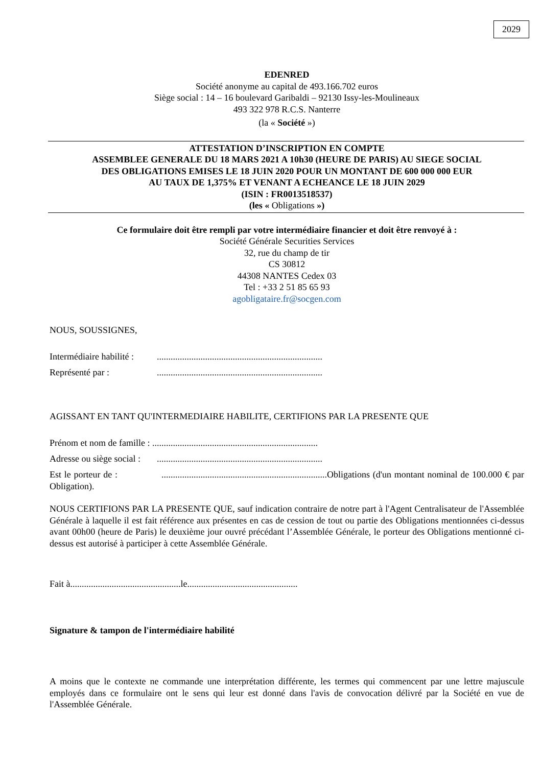2029
EDENRED
Société anonyme au capital de 493.166.702 euros
Siège social : 14 – 16 boulevard Garibaldi – 92130 Issy-les-Moulineaux
493 322 978 R.C.S. Nanterre
(la « Société »)
ATTESTATION D’INSCRIPTION EN COMPTE
ASSEMBLEE GENERALE DU 18 MARS 2021 A 10h30 (HEURE DE PARIS) AU SIEGE SOCIAL
DES OBLIGATIONS EMISES LE 18 JUIN 2020 POUR UN MONTANT DE 600 000 000 EUR
AU TAUX DE 1,375% ET VENANT A ECHEANCE LE 18 JUIN 2029
(ISIN : FR0013518537)
(les « Obligations »)
Ce formulaire doit être rempli par votre intermédiaire financier et doit être renvoyé à :
Société Générale Securities Services
32, rue du champ de tir
CS 30812
44308 NANTES Cedex 03
Tel : +33 2 51 85 65 93
agobligataire.fr@socgen.com
NOUS, SOUSSIGNES,
Intermédiaire habilité :........................................................................
Représenté par :........................................................................
AGISSANT EN TANT QU'INTERMEDIAIRE HABILITE, CERTIFIONS PAR LA PRESENTE QUE
Prénom et nom de famille : ........................................................................
Adresse ou siège social :........................................................................
Est le porteur de : ........................................................................Obligations (d'un montant nominal de 100.000 € par Obligation).
NOUS CERTIFIONS PAR LA PRESENTE QUE, sauf indication contraire de notre part à l'Agent Centralisateur de l'Assemblée Générale à laquelle il est fait référence aux présentes en cas de cession de tout ou partie des Obligations mentionnées ci-dessus avant 00h00 (heure de Paris) le deuxième jour ouvré précédant l’Assemblée Générale, le porteur des Obligations mentionné ci-dessus est autorisé à participer à cette Assemblée Générale.
Fait à................................................le................................................
Signature & tampon de l'intermédiaire habilité
A moins que le contexte ne commande une interprétation différente, les termes qui commencent par une lettre majuscule employés dans ce formulaire ont le sens qui leur est donné dans l'avis de convocation délivré par la Société en vue de l'Assemblée Générale.